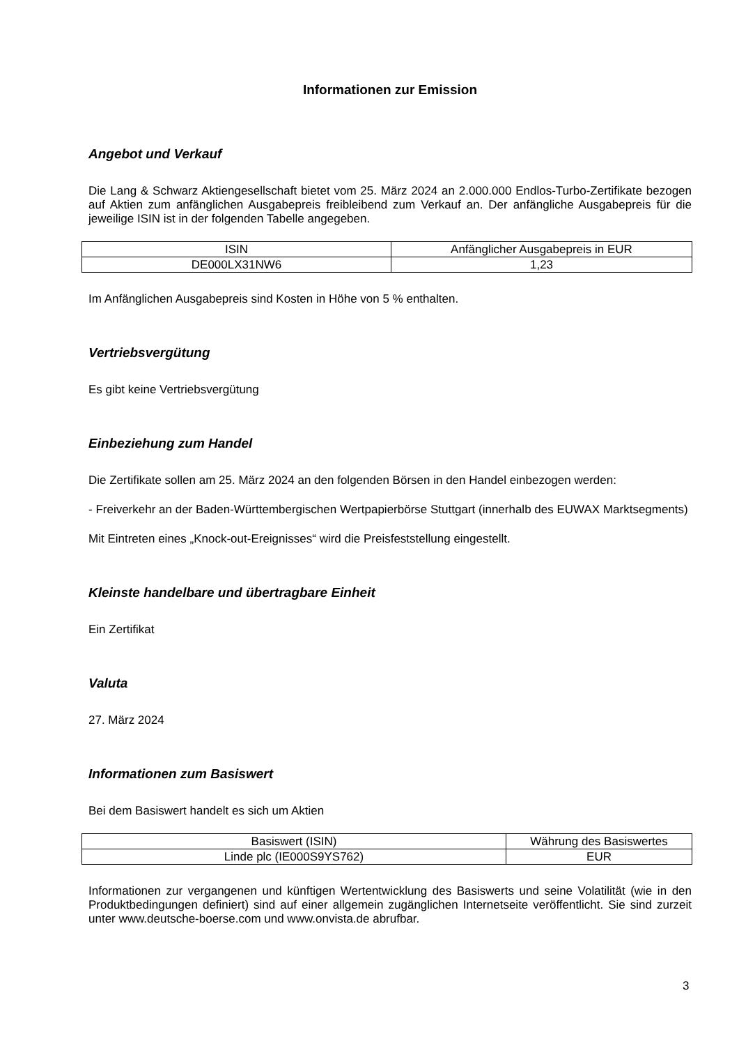Informationen zur Emission
Angebot und Verkauf
Die Lang & Schwarz Aktiengesellschaft bietet vom 25. März 2024 an 2.000.000 Endlos-Turbo-Zertifikate bezogen auf Aktien zum anfänglichen Ausgabepreis freibleibend zum Verkauf an. Der anfängliche Ausgabepreis für die jeweilige ISIN ist in der folgenden Tabelle angegeben.
| ISIN | Anfänglicher Ausgabepreis in EUR |
| DE000LX31NW6 | 1,23 |
Im Anfänglichen Ausgabepreis sind Kosten in Höhe von 5 % enthalten.
Vertriebsvergütung
Es gibt keine Vertriebsvergütung
Einbeziehung zum Handel
Die Zertifikate sollen am 25. März 2024 an den folgenden Börsen in den Handel einbezogen werden:
- Freiverkehr an der Baden-Württembergischen Wertpapierbörse Stuttgart (innerhalb des EUWAX Marktsegments)
Mit Eintreten eines „Knock-out-Ereignisses“ wird die Preisfeststellung eingestellt.
Kleinste handelbare und übertragbare Einheit
Ein Zertifikat
Valuta
27. März 2024
Informationen zum Basiswert
Bei dem Basiswert handelt es sich um Aktien
| Basiswert (ISIN) | Währung des Basiswertes |
| Linde plc (IE000S9YS762) | EUR |
Informationen zur vergangenen und künftigen Wertentwicklung des Basiswerts und seine Volatilität (wie in den Produktbedingungen definiert) sind auf einer allgemein zugänglichen Internetseite veröffentlicht. Sie sind zurzeit unter www.deutsche-boerse.com und www.onvista.de abrufbar.
3